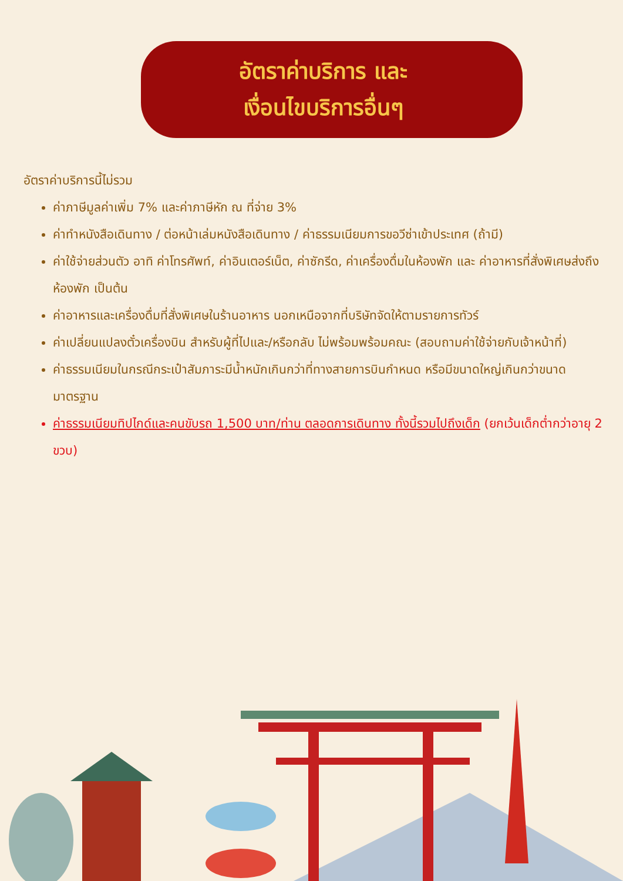อัตราค่าบริการ และ
เงื่อนไขบริการอื่นๆ
อัตราค่าบริการนี้ไม่รวม
ค่าภาษีมูลค่าเพิ่ม 7% และค่าภาษีหัก ณ ที่จ่าย 3%
ค่าทำหนังสือเดินทาง / ต่อหน้าเล่มหนังสือเดินทาง / ค่าธรรมเนียมการขอวีซ่าเข้าประเทศ (ถ้ามี)
ค่าใช้จ่ายส่วนตัว อาทิ ค่าโทรศัพท์, ค่าอินเตอร์เน็ต, ค่าซักรีด, ค่าเครื่องดื่มในห้องพัก และ ค่าอาหารที่สั่งพิเศษส่งถึงห้องพัก เป็นต้น
ค่าอาหารและเครื่องดื่มที่สั่งพิเศษในร้านอาหาร นอกเหนือจากที่บริษัทจัดให้ตามรายการทัวร์
ค่าเปลี่ยนแปลงตั๋วเครื่องบิน สำหรับผู้ที่ไปและ/หรือกลับ ไม่พร้อมพร้อมคณะ (สอบถามค่าใช้จ่ายกับเจ้าหน้าที่)
ค่าธรรมเนียมในกรณีกระเป๋าสัมภาระมีน้ำหนักเกินกว่าที่ทางสายการบินกำหนด หรือมีขนาดใหญ่เกินกว่าขนาดมาตรฐาน
ค่าธรรมเนียมทิปไกด์และคนขับรถ 1,500 บาท/ท่าน ตลอดการเดินทาง ทั้งนี้รวมไปถึงเด็ก (ยกเว้นเด็กต่ำกว่าอายุ 2 ขวบ)